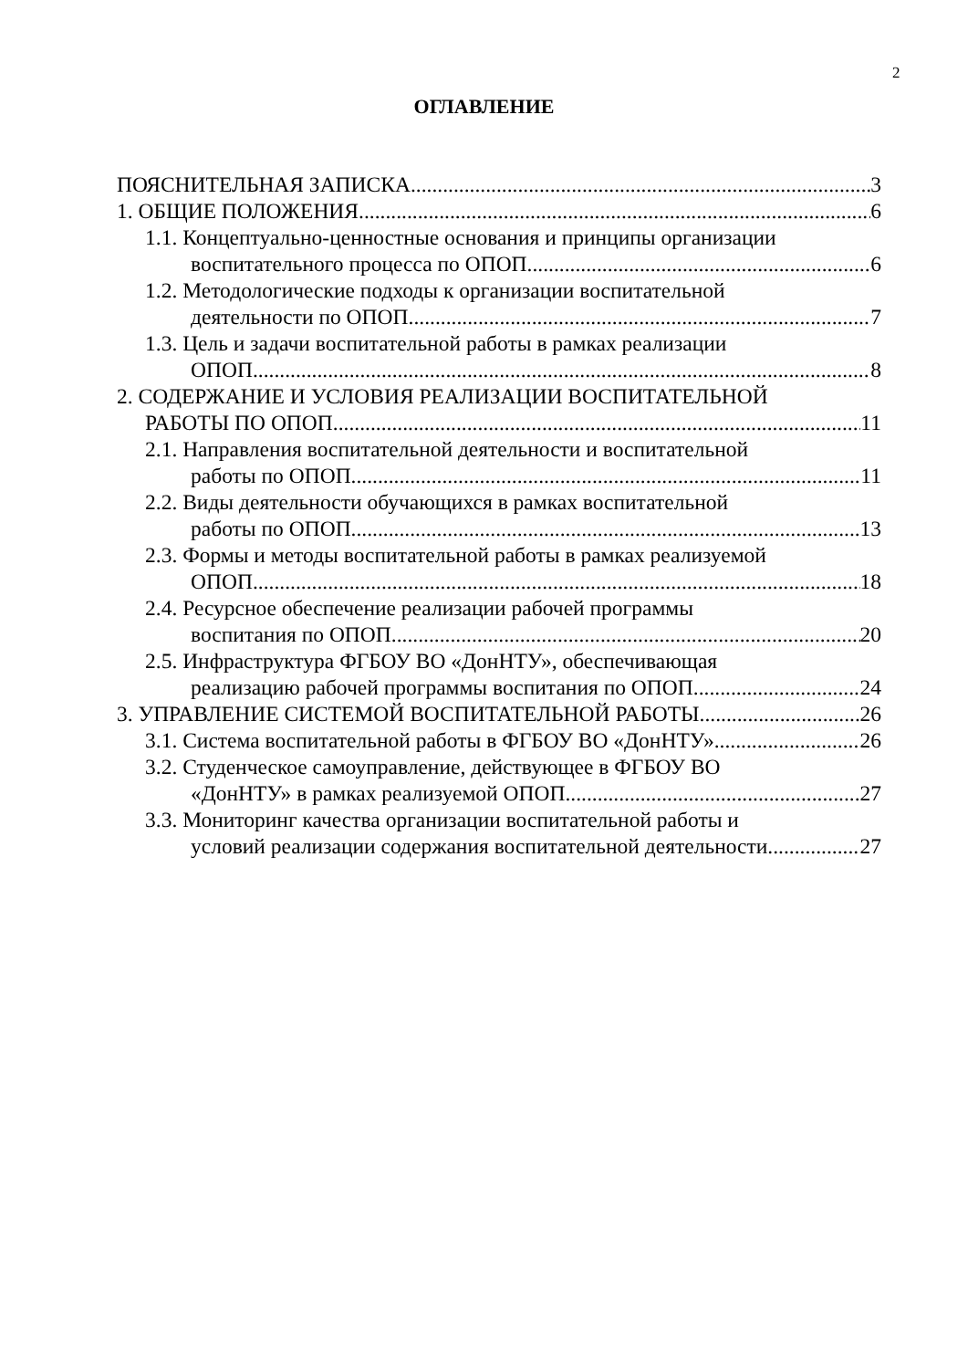2
ОГЛАВЛЕНИЕ
ПОЯСНИТЕЛЬНАЯ ЗАПИСКА 3
1. ОБЩИЕ ПОЛОЖЕНИЯ 6
1.1. Концептуально-ценностные основания и принципы организации
воспитательного процесса по ОПОП 6
1.2. Методологические подходы к организации воспитательной
деятельности по ОПОП 7
1.3. Цель и задачи воспитательной работы в рамках реализации
ОПОП 8
2. СОДЕРЖАНИЕ И УСЛОВИЯ РЕАЛИЗАЦИИ ВОСПИТАТЕЛЬНОЙ
РАБОТЫ ПО ОПОП 11
2.1. Направления воспитательной деятельности и воспитательной
работы по ОПОП 11
2.2. Виды деятельности обучающихся в рамках воспитательной
работы по ОПОП 13
2.3. Формы и методы воспитательной работы в рамках реализуемой
ОПОП 18
2.4. Ресурсное обеспечение реализации рабочей программы
воспитания по ОПОП 20
2.5. Инфраструктура ФГБОУ ВО «ДонНТУ», обеспечивающая
реализацию рабочей программы воспитания по ОПОП 24
3. УПРАВЛЕНИЕ СИСТЕМОЙ ВОСПИТАТЕЛЬНОЙ РАБОТЫ 26
3.1. Система воспитательной работы в ФГБОУ ВО «ДонНТУ» 26
3.2. Студенческое самоуправление, действующее в ФГБОУ ВО
«ДонНТУ» в рамках реализуемой ОПОП 27
3.3. Мониторинг качества организации воспитательной работы и
условий реализации содержания воспитательной деятельности 27